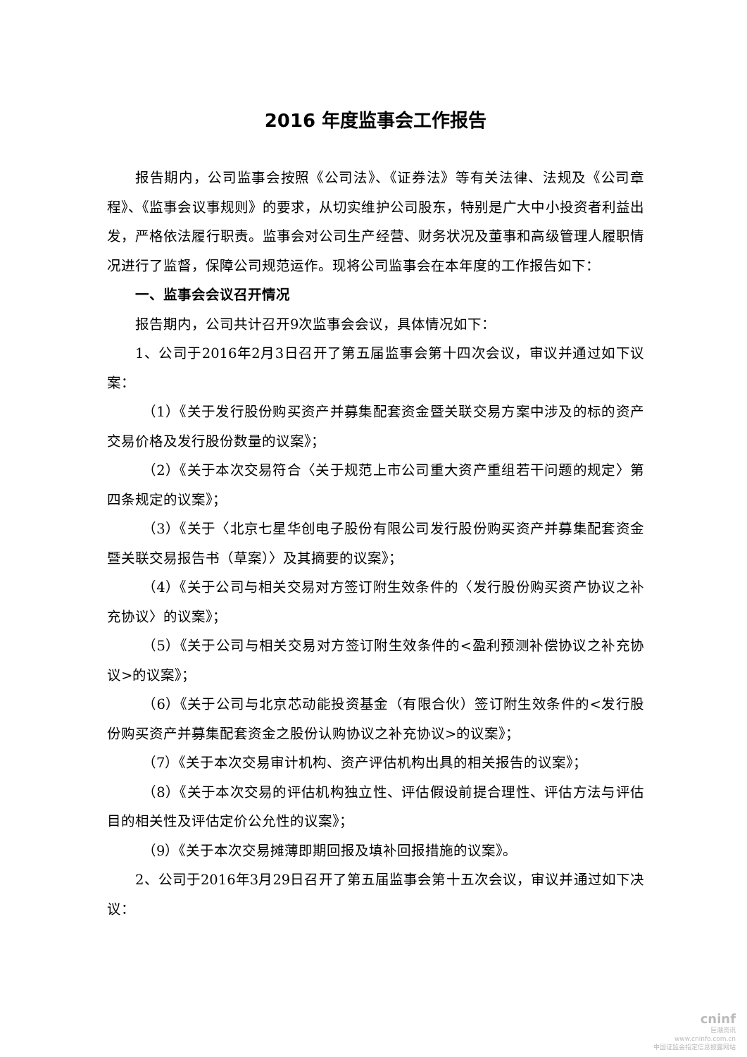2016 年度监事会工作报告
报告期内，公司监事会按照《公司法》、《证券法》等有关法律、法规及《公司章程》、《监事会议事规则》的要求，从切实维护公司股东，特别是广大中小投资者利益出发，严格依法履行职责。监事会对公司生产经营、财务状况及董事和高级管理人履职情况进行了监督，保障公司规范运作。现将公司监事会在本年度的工作报告如下：
一、监事会会议召开情况
报告期内，公司共计召开9次监事会会议，具体情况如下：
1、公司于2016年2月3日召开了第五届监事会第十四次会议，审议并通过如下议案：
（1）《关于发行股份购买资产并募集配套资金暨关联交易方案中涉及的标的资产交易价格及发行股份数量的议案》；
（2）《关于本次交易符合〈关于规范上市公司重大资产重组若干问题的规定〉第四条规定的议案》；
（3）《关于〈北京七星华创电子股份有限公司发行股份购买资产并募集配套资金暨关联交易报告书（草案）〉及其摘要的议案》；
（4）《关于公司与相关交易对方签订附生效条件的〈发行股份购买资产协议之补充协议〉的议案》；
（5）《关于公司与相关交易对方签订附生效条件的<盈利预测补偿协议之补充协议>的议案》；
（6）《关于公司与北京芯动能投资基金（有限合伙）签订附生效条件的<发行股份购买资产并募集配套资金之股份认购协议之补充协议>的议案》；
（7）《关于本次交易审计机构、资产评估机构出具的相关报告的议案》；
（8）《关于本次交易的评估机构独立性、评估假设前提合理性、评估方法与评估目的相关性及评估定价公允性的议案》；
（9）《关于本次交易摊薄即期回报及填补回报措施的议案》。
2、公司于2016年3月29日召开了第五届监事会第十五次会议，审议并通过如下决议：
cninf
巨潮资讯
www.cninfo.com.cn
中国证监会指定信息披露网站